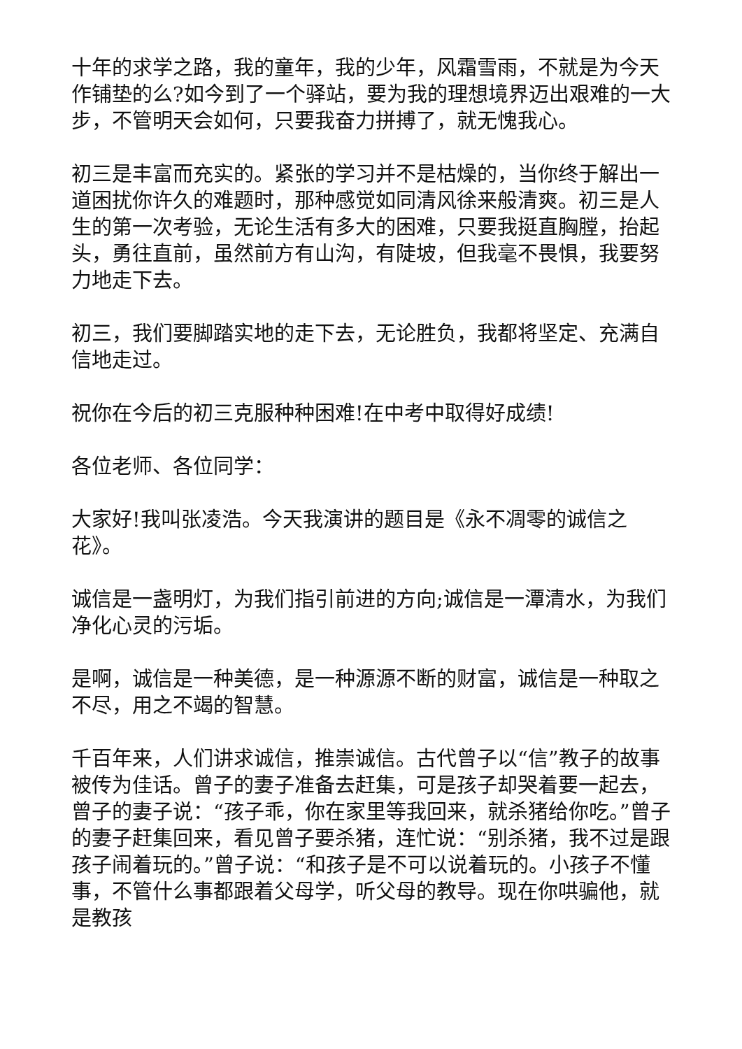十年的求学之路，我的童年，我的少年，风霜雪雨，不就是为今天作铺垫的么?如今到了一个驿站，要为我的理想境界迈出艰难的一大步，不管明天会如何，只要我奋力拼搏了，就无愧我心。
初三是丰富而充实的。紧张的学习并不是枯燥的，当你终于解出一道困扰你许久的难题时，那种感觉如同清风徐来般清爽。初三是人生的第一次考验，无论生活有多大的困难，只要我挺直胸膛，抬起头，勇往直前，虽然前方有山沟，有陡坡，但我毫不畏惧，我要努力地走下去。
初三，我们要脚踏实地的走下去，无论胜负，我都将坚定、充满自信地走过。
祝你在今后的初三克服种种困难!在中考中取得好成绩!
各位老师、各位同学：
大家好!我叫张凌浩。今天我演讲的题目是《永不凋零的诚信之花》。
诚信是一盏明灯，为我们指引前进的方向;诚信是一潭清水，为我们净化心灵的污垢。
是啊，诚信是一种美德，是一种源源不断的财富，诚信是一种取之不尽，用之不竭的智慧。
千百年来，人们讲求诚信，推崇诚信。古代曾子以“信”教子的故事被传为佳话。曾子的妻子准备去赶集，可是孩子却哭着要一起去，曾子的妻子说：“孩子乖，你在家里等我回来，就杀猪给你吃。”曾子的妻子赶集回来，看见曾子要杀猪，连忙说：“别杀猪，我不过是跟孩子闹着玩的。”曾子说：“和孩子是不可以说着玩的。小孩子不懂事，不管什么事都跟着父母学，听父母的教导。现在你哄骗他，就是教孩